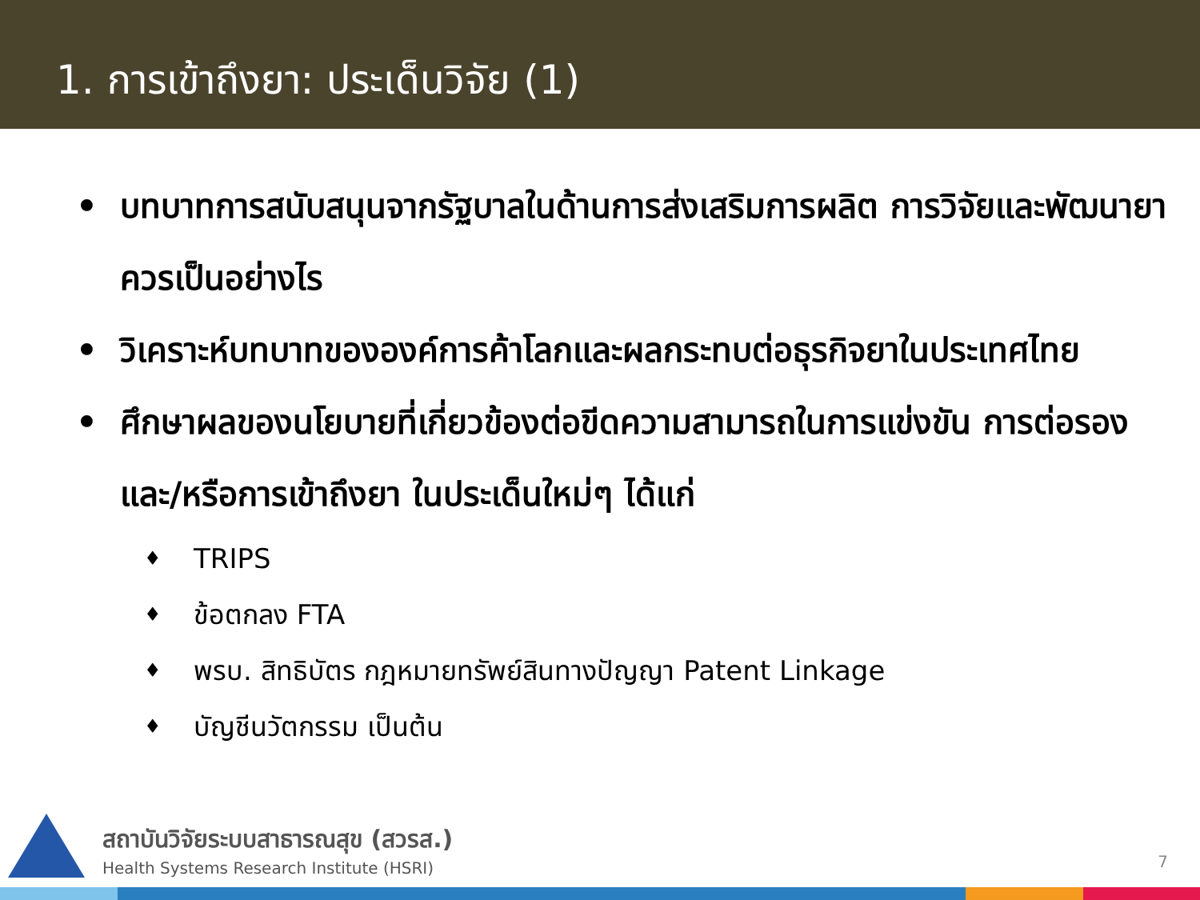1. การเข้าถึงยา: ประเด็นวิจัย (1)
• บทบาทการสนับสนุนจากรัฐบาลในด้านการส่งเสริมการผลิต การวิจัยและพัฒนายาควรเป็นอย่างไร
• วิเคราะห์บทบาทขององค์การค้าโลกและผลกระทบต่อธุรกิจยาในประเทศไทย
• ศึกษาผลของนโยบายที่เกี่ยวข้องต่อขีดความสามารถในการแข่งขัน การต่อรองและ/หรือการเข้าถึงยา ในประเด็นใหม่ๆ ได้แก่
♦ TRIPS
♦ ข้อตกลง FTA
♦ พรบ. สิทธิบัตร กฎหมายทรัพย์สินทางปัญญา Patent Linkage
♦ บัญชีนวัตกรรม เป็นต้น
สถาบันวิจัยระบบสาธารณสุข (สวรส.)
Health Systems Research Institute (HSRI)
7